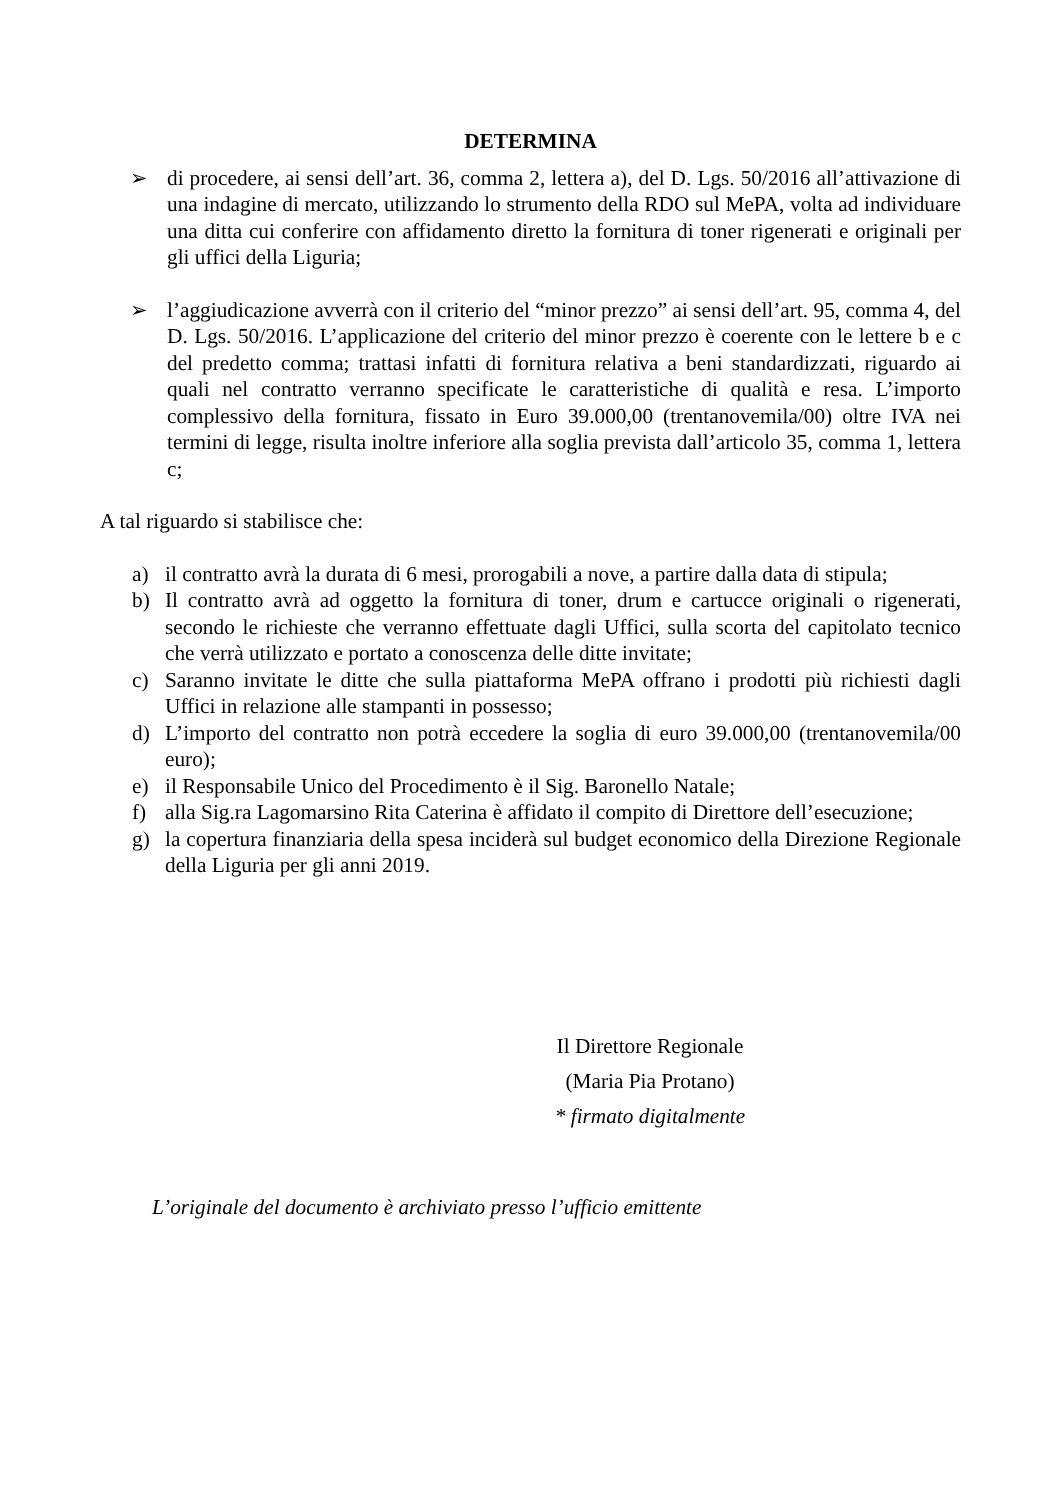DETERMINA
➢ di procedere, ai sensi dell’art. 36, comma 2, lettera a), del D. Lgs. 50/2016 all’attivazione di una indagine di mercato, utilizzando lo strumento della RDO sul MePA, volta ad individuare una ditta cui conferire con affidamento diretto la fornitura di toner rigenerati e originali per gli uffici della Liguria;
➢ l’aggiudicazione avverrà con il criterio del “minor prezzo” ai sensi dell’art. 95, comma 4, del D. Lgs. 50/2016. L’applicazione del criterio del minor prezzo è coerente con le lettere b e c del predetto comma; trattasi infatti di fornitura relativa a beni standardizzati, riguardo ai quali nel contratto verranno specificate le caratteristiche di qualità e resa. L’importo complessivo della fornitura, fissato in Euro 39.000,00 (trentanovemila/00) oltre IVA nei termini di legge, risulta inoltre inferiore alla soglia prevista dall’articolo 35, comma 1, lettera c;
A tal riguardo si stabilisce che:
a) il contratto avrà la durata di 6 mesi, prorogabili a nove, a partire dalla data di stipula;
b) Il contratto avrà ad oggetto la fornitura di toner, drum e cartucce originali o rigenerati, secondo le richieste che verranno effettuate dagli Uffici, sulla scorta del capitolato tecnico che verrà utilizzato e portato a conoscenza delle ditte invitate;
c) Saranno invitate le ditte che sulla piattaforma MePA offrano i prodotti più richiesti dagli Uffici in relazione alle stampanti in possesso;
d) L’importo del contratto non potrà eccedere la soglia di euro 39.000,00 (trentanovemila/00 euro);
e) il Responsabile Unico del Procedimento è il Sig. Baronello Natale;
f) alla Sig.ra Lagomarsino Rita Caterina è affidato il compito di Direttore dell’esecuzione;
g) la copertura finanziaria della spesa inciderà sul budget economico della Direzione Regionale della Liguria per gli anni 2019.
Il Direttore Regionale
(Maria Pia Protano)
* firmato digitalmente
L’originale del documento è archiviato presso l’ufficio emittente